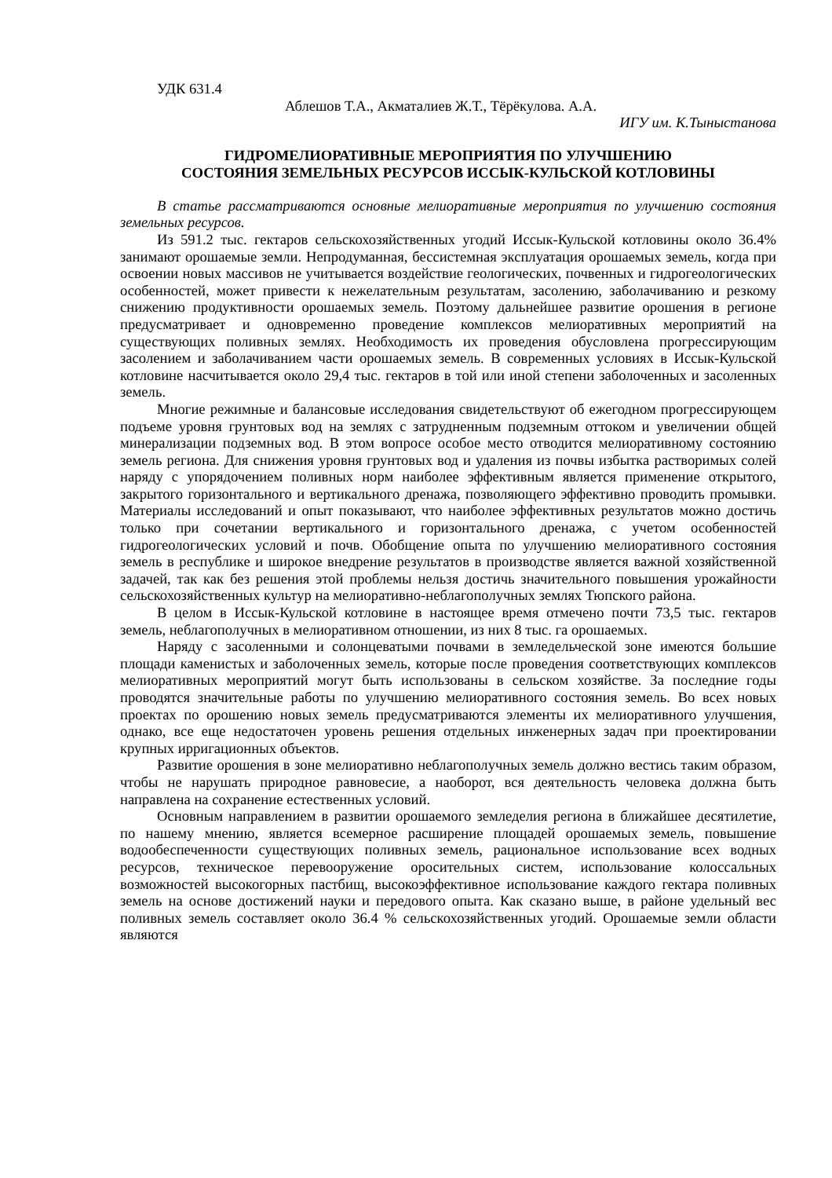УДК 631.4
Аблешов Т.А., Акматалиев Ж.Т., Тёрёкулова. А.А.
ИГУ им. К.Тыныстанова
ГИДРОМЕЛИОРАТИВНЫЕ МЕРОПРИЯТИЯ ПО УЛУЧШЕНИЮ
СОСТОЯНИЯ ЗЕМЕЛЬНЫХ РЕСУРСОВ ИССЫК-КУЛЬСКОЙ КОТЛОВИНЫ
В статье рассматриваются основные мелиоративные мероприятия по улучшению состояния земельных ресурсов.
Из 591.2 тыс. гектаров сельскохозяйственных угодий Иссык-Кульской котловины около 36.4% занимают орошаемые земли. Непродуманная, бессистемная эксплуатация орошаемых земель, когда при освоении новых массивов не учитывается воздействие геологических, почвенных и гидрогеологических особенностей, может привести к нежелательным результатам, засолению, заболачиванию и резкому снижению продуктивности орошаемых земель. Поэтому дальнейшее развитие орошения в регионе предусматривает и одновременно проведение комплексов мелиоративных мероприятий на существующих поливных землях. Необходимость их проведения обусловлена прогрессирующим засолением и заболачиванием части орошаемых земель. В современных условиях в Иссык-Кульской котловине насчитывается около 29,4 тыс. гектаров в той или иной степени заболоченных и засоленных земель.
Многие режимные и балансовые исследования свидетельствуют об ежегодном прогрессирующем подъеме уровня грунтовых вод на землях с затрудненным подземным оттоком и увеличении общей минерализации подземных вод. В этом вопросе особое место отводится мелиоративному состоянию земель региона. Для снижения уровня грунтовых вод и удаления из почвы избытка растворимых солей наряду с упорядочением поливных норм наиболее эффективным является применение открытого, закрытого горизонтального и вертикального дренажа, позволяющего эффективно проводить промывки. Материалы исследований и опыт показывают, что наиболее эффективных результатов можно достичь только при сочетании вертикального и горизонтального дренажа, с учетом особенностей гидрогеологических условий и почв. Обобщение опыта по улучшению мелиоративного состояния земель в республике и широкое внедрение результатов в производстве является важной хозяйственной задачей, так как без решения этой проблемы нельзя достичь значительного повышения урожайности сельскохозяйственных культур на мелиоративно-неблагополучных землях Тюпского района.
В целом в Иссык-Кульской котловине в настоящее время отмечено почти 73,5 тыс. гектаров земель, неблагополучных в мелиоративном отношении, из них 8 тыс. га орошаемых.
Наряду с засоленными и солонцеватыми почвами в земледельческой зоне имеются большие площади каменистых и заболоченных земель, которые после проведения соответствующих комплексов мелиоративных мероприятий могут быть использованы в сельском хозяйстве. За последние годы проводятся значительные работы по улучшению мелиоративного состояния земель. Во всех новых проектах по орошению новых земель предусматриваются элементы их мелиоративного улучшения, однако, все еще недостаточен уровень решения отдельных инженерных задач при проектировании крупных ирригационных объектов.
Развитие орошения в зоне мелиоративно неблагополучных земель должно вестись таким образом, чтобы не нарушать природное равновесие, а наоборот, вся деятельность человека должна быть направлена на сохранение естественных условий.
Основным направлением в развитии орошаемого земледелия региона в ближайшее десятилетие, по нашему мнению, является всемерное расширение площадей орошаемых земель, повышение водообеспеченности существующих поливных земель, рациональное использование всех водных ресурсов, техническое перевооружение оросительных систем, использование колоссальных возможностей высокогорных пастбищ, высокоэффективное использование каждого гектара поливных земель на основе достижений науки и передового опыта. Как сказано выше, в районе удельный вес поливных земель составляет около 36.4 % сельскохозяйственных угодий. Орошаемые земли области являются